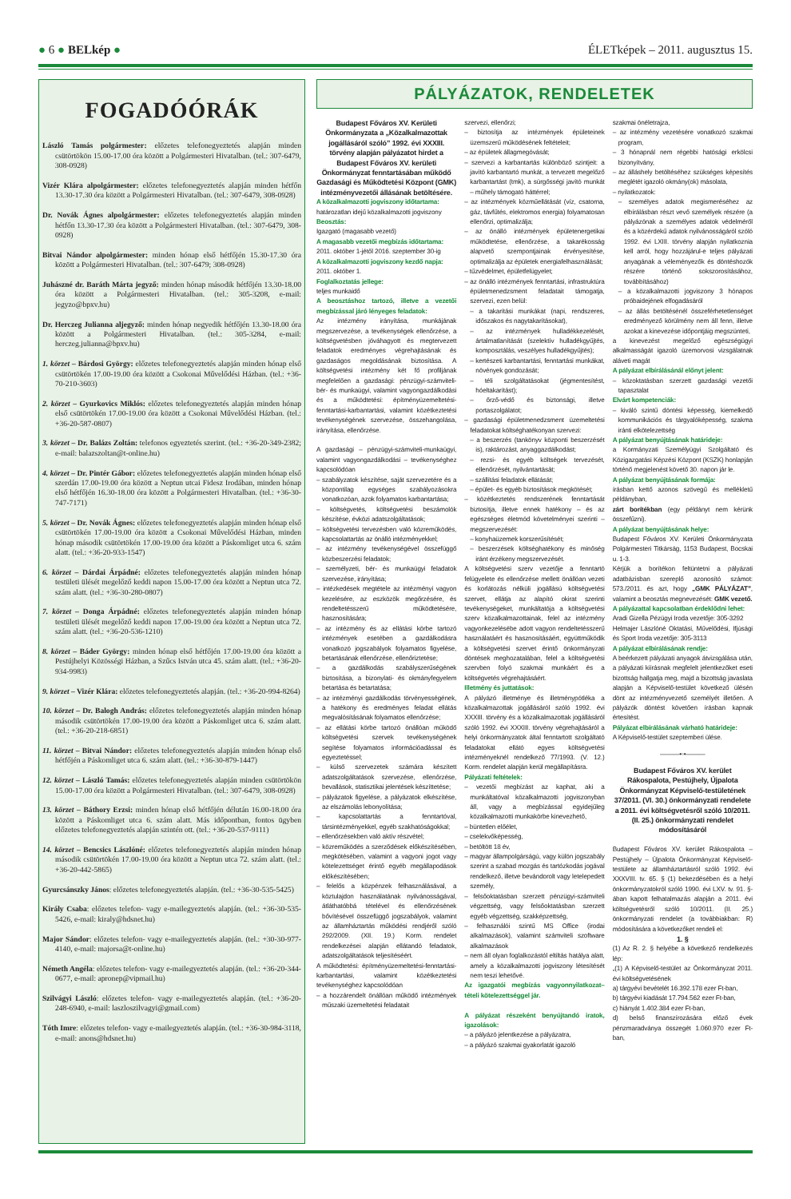● 6 ● BELkép ● ÉLETképek – 2011. augusztus 15.
FOGADÓÓRÁK
László Tamás polgármester: előzetes telefonegyeztetés alapján minden csütörtökön 15.00-17.00 óra között a Polgármesteri Hivatalban. (tel.: 307-6479, 308-0928)
Vizér Klára alpolgármester: előzetes telefonegyeztetés alapján minden hétfőn 13.30-17.30 óra között a Polgármesteri Hivatalban. (tel.: 307-6479, 308-0928)
Dr. Novák Ágnes alpolgármester: előzetes telefonegyeztetés alapján minden hétfőn 13.30-17.30 óra között a Polgármesteri Hivatalban. (tel.: 307-6479, 308-0928)
Bitvai Nándor alpolgármester: minden hónap első hétfőjén 15.30-17.30 óra között a Polgármesteri Hivatalban. (tel.: 307-6479; 308-0928)
Juhászné dr. Baráth Márta jegyző: minden hónap második hétfőjén 13.30-18.00 óra között a Polgármesteri Hivatalban. (tel.: 305-3208, e-mail: jegyzo@bpxv.hu)
Dr. Herczeg Julianna aljegyző: minden hónap negyedik hétfőjén 13.30-18.00 óra között a Polgármesteri Hivatalban. (tel.: 305-3284, e-mail: herczeg.julianna@bpxv.hu)
1. körzet – Bárdosi György: előzetes telefonegyeztetés alapján minden hónap első csütörtökén 17.00-19.00 óra között a Csokonai Művelődési Házban. (tel.: +36-70-210-3603)
2. körzet – Gyurkovics Miklós: előzetes telefonegyeztetés alapján minden hónap első csütörtökén 17.00-19.00 óra között a Csokonai Művelődési Házban. (tel.: +36-20-587-0807)
3. körzet – Dr. Balázs Zoltán: telefonos egyeztetés szerint. (tel.: +36-20-349-2382; e-mail: balazszoltan@t-online.hu)
4. körzet – Dr. Pintér Gábor: előzetes telefonegyeztetés alapján minden hónap első szerdán 17.00-19.00 óra között a Neptun utcai Fidesz Irodában, minden hónap első hétfőjén 16.30-18.00 óra között a Polgármesteri Hivatalban. (tel.: +36-30-747-7171)
5. körzet – Dr. Novák Ágnes: előzetes telefonegyeztetés alapján minden hónap első csütörtökén 17.00-19.00 óra között a Csokonai Művelődési Házban, minden hónap második csütörtökén 17.00-19.00 óra között a Páskomliget utca 6. szám alatt. (tel.: +36-20-933-1547)
6. körzet – Dárdai Árpádné: előzetes telefonegyeztetés alapján minden hónap testületi ülését megelőző keddi napon 15.00-17.00 óra között a Neptun utca 72. szám alatt. (tel.: +36-30-280-0807)
7. körzet – Donga Árpádné: előzetes telefonegyeztetés alapján minden hónap testületi ülését megelőző keddi napon 17.00-19.00 óra között a Neptun utca 72. szám alatt. (tel.: +36-20-536-1210)
8. körzet – Báder György: minden hónap első hétfőjén 17.00-19.00 óra között a Pestújhelyi Közösségi Házban, a Szűcs István utca 45. szám alatt. (tel.: +36-20-934-9983)
9. körzet – Vizér Klára: előzetes telefonegyeztetés alapján. (tel.: +36-20-994-8264)
10. körzet – Dr. Balogh András: előzetes telefonegyeztetés alapján minden hónap második csütörtökén 17.00-19.00 óra között a Páskomliget utca 6. szám alatt. (tel.: +36-20-218-6851)
11. körzet – Bitvai Nándor: előzetes telefonegyeztetés alapján minden hónap első hétfőjén a Páskomliget utca 6. szám alatt. (tel.: +36-30-879-1447)
12. körzet – László Tamás: előzetes telefonegyeztetés alapján minden csütörtökön 15.00-17.00 óra között a Polgármesteri Hivatalban. (tel.: 307-6479, 308-0928)
13. körzet – Báthory Erzsi: minden hónap első hétfőjén délután 16.00-18.00 óra között a Páskomliget utca 6. szám alatt. Más időpontban, fontos ügyben előzetes telefonegyeztetés alapján szintén ott. (tel.: +36-20-537-9111)
14. körzet – Bencsics Lászlóné: előzetes telefonegyeztetés alapján minden hónap második csütörtökén 17.00-19.00 óra között a Neptun utca 72. szám alatt. (tel.: +36-20-442-5865)
Gyurcsánszky János: előzetes telefonegyeztetés alapján. (tel.: +36-30-535-5425)
Király Csaba: előzetes telefon- vagy e-mailegyeztetés alapján. (tel.: +36-30-535-5426, e-mail: kiraly@hdsnet.hu)
Major Sándor: előzetes telefon- vagy e-mailegyeztetés alapján. (tel.: +30-30-977-4140, e-mail: majorsa@t-online.hu)
Németh Angéla: előzetes telefon- vagy e-mailegyeztetés alapján. (tel.: +36-20-344-0677, e-mail: apronep@vipmail.hu)
Szilvágyi László: előzetes telefon- vagy e-mailegyeztetés alapján. (tel.: +36-20-248-6940, e-mail: laszloszilvagyi@gmail.com)
Tóth Imre: előzetes telefon- vagy e-mailegyeztetés alapján. (tel.: +36-30-984-3118, e-mail: anons@hdsnet.hu)
PÁLYÁZATOK, RENDELETEK
Budapest Főváros XV. Kerületi Önkormányzata a „Közalkalmazottak jogállásáról szóló” 1992. évi XXXIII. törvény alapján pályázatot hirdet a Budapest Főváros XV. kerületi Önkormányzat fenntartásában működő Gazdasági és Működtetési Központ (GMK) intézményvezetői állásának betöltésére.
A közalkalmazotti jogviszony időtartama:
határozatlan idejű közalkalmazotti jogviszony
Beosztás:
Igazgató (magasabb vezető)
A magasabb vezetői megbízás időtartama:
2011. október 1-jétől 2016. szeptember 30-ig
A közalkalmazotti jogviszony kezdő napja:
2011. október 1.
Foglalkoztatás jellege:
teljes munkaidő
A beosztáshoz tartozó, illetve a vezetői megbízással járó lényeges feladatok:
Az intézmény irányítása, munkájának megszervezése, a tevékenységek ellenőrzése, a költségvetésben jóváhagyott és megtervezett feladatok eredményes végrehajtásának és gazdaságos megoldásának biztosítása. A költségvetési intézmény két fő profiljának megfelelően a gazdasági: pénzügyi-számviteli-bér- és munkaügyi, valamint vagyongazdálkodási és a működtetési: építményüzemeltetési-fenntartási-karbantartási, valamint közétkeztetési tevékenységének szervezése, összehangolása, irányítása, ellenőrzése.
A gazdasági – pénzügyi-számviteli-munkaügyi, valamint vagyongazdálkodási – tevékenységhez kapcsolódóan
– szabályzatok készítése, saját szervezetére és a központilag egységes szabályozásokra vonatkozóan, azok folyamatos karbantartása;
– költségvetés, költségvetési beszámolók készítése, évközi adatszolgáltatások;
– költségvetési tervezésben való közreműködés, kapcsolattartás az önálló intézményekkel;
– az intézmény tevékenységével összefüggő közbeszerzési feladatok;
– személyzeti, bér- és munkaügyi feladatok szervezése, irányítása;
– intézkedések megtétele az intézményi vagyon kezelésére, az eszközök megőrzésére, és rendeltetésszerű működtetésére, hasznosítására;
– az intézmény és az ellátási körbe tartozó intézmények esetében a gazdálkodásra vonatkozó jogszabályok folyamatos figyelése, betartásának ellenőrzése, ellenőriztetése;
– a gazdálkodás szabályszerűségének biztosítása, a bizonylati- és okmányfegyelem betartása és betartatása;
– az intézményi gazdálkodás törvényességének, a hatékony és eredményes feladat ellátás megvalósításának folyamatos ellenőrzése;
– az ellátási körbe tartozó önállóan működő költségvetési szervek tevékenységének segítése folyamatos információadással és egyeztetéssel;
– külső szervezetek számára készített adatszolgáltatások szervezése, ellenőrzése, bevallások, statisztikai jelentések készíttetése;
– pályázatok figyelése, a pályázatok elkészítése, az elszámolás lebonyolítása;
– kapcsolattartás a fenntartóval, társintézményekkel, egyéb szakhatóságokkal;
– ellenőrzésekben való aktív részvétel;
– közreműködés a szerződések előkészítésében, megkötésében, valamint a vagyoni jogot vagy kötelezettséget érintő egyéb megállapodások előkészítésében;
– felelős a közpénzek felhasználásával, a köztulajdon használatának nyilvánosságával, átláthatóbbá tételével és ellenőrzésének bővítésével összefüggő jogszabályok, valamint az államháztartás működési rendjéről szóló 292/2009. (XII. 19.) Korm. rendelet rendelkezései alapján ellátandó feladatok, adatszolgáltatások teljesítéséért.
A működtetési: építményüzemeltetési-fenntartási-karbantartási, valamint közétkeztetési tevékenységhez kapcsolódóan
– a hozzárendelt önállóan működő intézmények műszaki üzemeltetési feladatait
szervezi, ellenőrzi;
– biztosítja az intézmények épületeinek üzemszerű működésének feltételeit;
– az épületek állagmegóvását;
– szervezi a karbantartás különböző szintjeit: a javító karbantartó munkát, a tervezett megelőző karbantartást (tmk), a sürgősségi javító munkát – műhely támogató háttérrel;
– az intézmények közműellátását (víz, csatorna, gáz, távfűtés, elektromos energia) folyamatosan ellenőrzi, optimalizálja;
– az önálló intézmények épületenergetikai működtetése, ellenőrzése, a takarékosság alapvető szempontjainak érvényesítése, optimalizálja az épületek energiafelhasználását;
– tűzvédelmet, épületfelügyelet;
– az önálló intézmények fenntartási, infrastruktúra épületmenedzsment feladatait támogatja, szervezi, ezen belül:
– a takarítási munkákat (napi, rendszeres, időszakos és nagytakarításokat),
– az intézmények hulladékkezelését, ártalmatlanítását (szelektív hulladékgyűjtés, komposztálás, veszélyes hulladékgyűjtés);
– kertészeti karbantartási, fenntartási munkákat, növények gondozását;
– téli szolgáltatásokat (jégmentesítést, hóeltakarítást);
– őrző-védő és biztonsági, illetve portaszolgálatot;
– gazdasági épületmenedzsment üzemeltetési feladatokat költséghatékonyan szervezi:
– a beszerzés (tankönyv központi beszerzését is), raktározást, anyaggazdálkodást;
– rezsi- és egyéb költségek tervezését, ellenőrzését, nyilvántartását;
– szállítási feladatok ellátását;
– épület- és egyéb biztosítások megkötését;
– közétkeztetés rendszerének fenntartását biztosítja, illetve ennek hatékony – és az egészséges életmód követelményei szerinti – megszervezését:
– konyhaüzemek korszerűsítését;
– beszerzések költséghatékony és minőség iránt érzékeny megszervezését.
A költségvetési szerv vezetője a fenntartó felügyelete és ellenőrzése mellett önállóan vezeti és korlátozás nélküli jogállású költségvetési szervet, ellátja az alapító okirat szerinti tevékenységeket, munkáltatója a költségvetési szerv közalkalmazottainak, felel az intézmény vagyonkezelésébe adott vagyon rendeltetésszerű használatáért és hasznosításáért, együttműködik a költségvetési szervet érintő önkormányzati döntések meghozatalában, felel a költségvetési szervben folyó szakmai munkáért és a költségvetés végrehajtásáért.
Illetmény és juttatások:
A pályázó illetménye és illetménypótléka a közalkalmazottak jogállásáról szóló 1992. évi XXXIII. törvény és a közalkalmazottak jogállásáról szóló 1992. évi XXXIII. törvény végrehajtásáról a helyi önkormányzatok által fenntartott szolgáltató feladatokat ellátó egyes költségvetési intézményeknél rendelkező 77/1993. (V. 12.) Korm. rendelet alapján kerül megállapításra.
Pályázati feltételek:
– vezetői megbízást az kaphat, aki a munkáltatóval közalkalmazotti jogviszonyban áll, vagy a megbízással egyidejűleg közalkalmazotti munkakörbe kinevezhető,
– büntetlen előélet,
– cselekvőképesség,
– betöltött 18 év,
– magyar állampolgárságú, vagy külön jogszabály szerint a szabad mozgás és tartózkodás jogával rendelkező, illetve bevándorolt vagy letelepedett személy,
– felsőoktatásban szerzett pénzügyi-számviteli végzettség, vagy felsőoktatásban szerzett egyéb végzettség, szakképzettség,
– felhasználói szintű MS Office (irodai alkalmazások), valamint számviteli szoftware alkalmazások
– nem áll olyan foglalkozástól eltiltás hatálya alatt, amely a közalkalmazotti jogviszony létesítését nem teszi lehetővé.
Az igazgatói megbízás vagyonnyilatkozat–tételi kötelezettséggel jár.
A pályázat részeként benyújtandó iratok, igazolások:
– a pályázó jelentkezése a pályázatra,
– a pályázó szakmai gyakorlatát igazoló
szakmai önéletrajza,
– az intézmény vezetésére vonatkozó szakmai program,
– 3 hónapnál nem régebbi hatósági erkölcsi bizonyítvány,
– az álláshely betöltéséhez szükséges képesítés meglétét igazoló okmány(ok) másolata,
– nyilatkozatok:
– személyes adatok megismeréséhez az elbírálásban részt vevő személyek részére (a pályázónak a személyes adatok védelméről és a közérdekű adatok nyilvánosságáról szóló 1992. évi LXIII. törvény alapján nyilatkoznia kell arról, hogy hozzájárul-e teljes pályázati anyagának a véleményezők és döntéshozók részére történő sokszorosításához, továbbításához)
– a közalkalmazotti jogviszony 3 hónapos próbaidejének elfogadásáról
– az állás betöltésénél összeférhetetlenséget eredményező körülmény nem áll fenn, illetve azokat a kinevezése időpontjáig megszünteti,
a kinevezést megelőző egészségügyi alkalmasságát igazoló üzemorvosi vizsgálatnak aláveti magát
A pályázat elbírálásánál előnyt jelent:
– közoktatásban szerzett gazdasági vezetői tapasztalat
Elvárt kompetenciák:
– kiváló szintű döntési képesség, kiemelkedő kommunikációs és tárgyalóképesség, szakma iránti elkötelezettség
A pályázat benyújtásának határideje:
a Kormányzati Személyügyi Szolgáltató és Közigazgatási Képzési Központ (KSZK) honlapján történő megjelenést követő 30. napon jár le.
A pályázat benyújtásának formája:
írásban kettő azonos szövegű és mellékletű példányban,
zárt borítékban (egy példányt nem kérünk összefűzni).
A pályázat benyújtásának helye:
Budapest Főváros XV. Kerületi Önkormányzata Polgármesteri Titkárság, 1153 Budapest, Bocskai u. 1-3.
Kérjük a borítékon feltüntetni a pályázati adatbázisban szereplő azonosító számot: 573./2011. és azt, hogy „GMK PÁLYÁZAT”, valamint a beosztás megnevezését: GMK vezető.
A pályázattal kapcsolatban érdeklődni lehet:
Aradi Gizella Pézügyi Iroda vezetője: 305-3292
Helmajer Lászlóné Oktatási, Művelődési, Ifjúsági és Sport Iroda vezetője: 305-3113
A pályázat elbírálásának rendje:
A beérkezett pályázati anyagok átvizsgálása után, a pályázati kiírásnak megfelelt jelentkezőket eseti bizottság hallgatja meg, majd a bizottság javaslata alapján a Képviselő-testület következő ülésén dönt az intézményvezető személyét illetően. A pályázók döntést követően írásban kapnak értesítést.
Pályázat elbírálásának várható határideje:
A Képviselő-testület szeptemberi ülése.
———•◦•———
Budapest Főváros XV. kerület Rákospalota, Pestújhely, Újpalota Önkormányzat Képviselő-testületének 37/2011. (VI. 30.) önkormányzati rendelete a 2011. évi költségvetésről szóló 10/2011. (II. 25.) önkormányzati rendelet módosításáról
Budapest Főváros XV. kerület Rákospalota – Pestújhely – Újpalota Önkormányzat Képviselő-testülete az államháztartásról szóló 1992. évi XXXVIII. tv. 65. § (1) bekezdésében és a helyi önkormányzatokról szóló 1990. évi LXV. tv. 91. §-ában kapott felhatalmazás alapján a 2011. évi költségvetésről szóló 10/2011. (II. 25.) önkormányzati rendelet (a továbbiakban: R) módosítására a következőket rendeli el:
1. §
(1) Az R. 2. § helyébe a következő rendelkezés lép:
„(1) A Képviselő-testület az Önkormányzat 2011. évi költségvetésének
a) tárgyévi bevételét 16.392.178 ezer Ft-ban,
b) tárgyévi kiadását 17.794.562 ezer Ft-ban,
c) hiányát 1.402.384 ezer Ft-ban,
d) belső finanszírozására előző évek pénzmaradványa összegét 1.060.970 ezer Ft-ban,